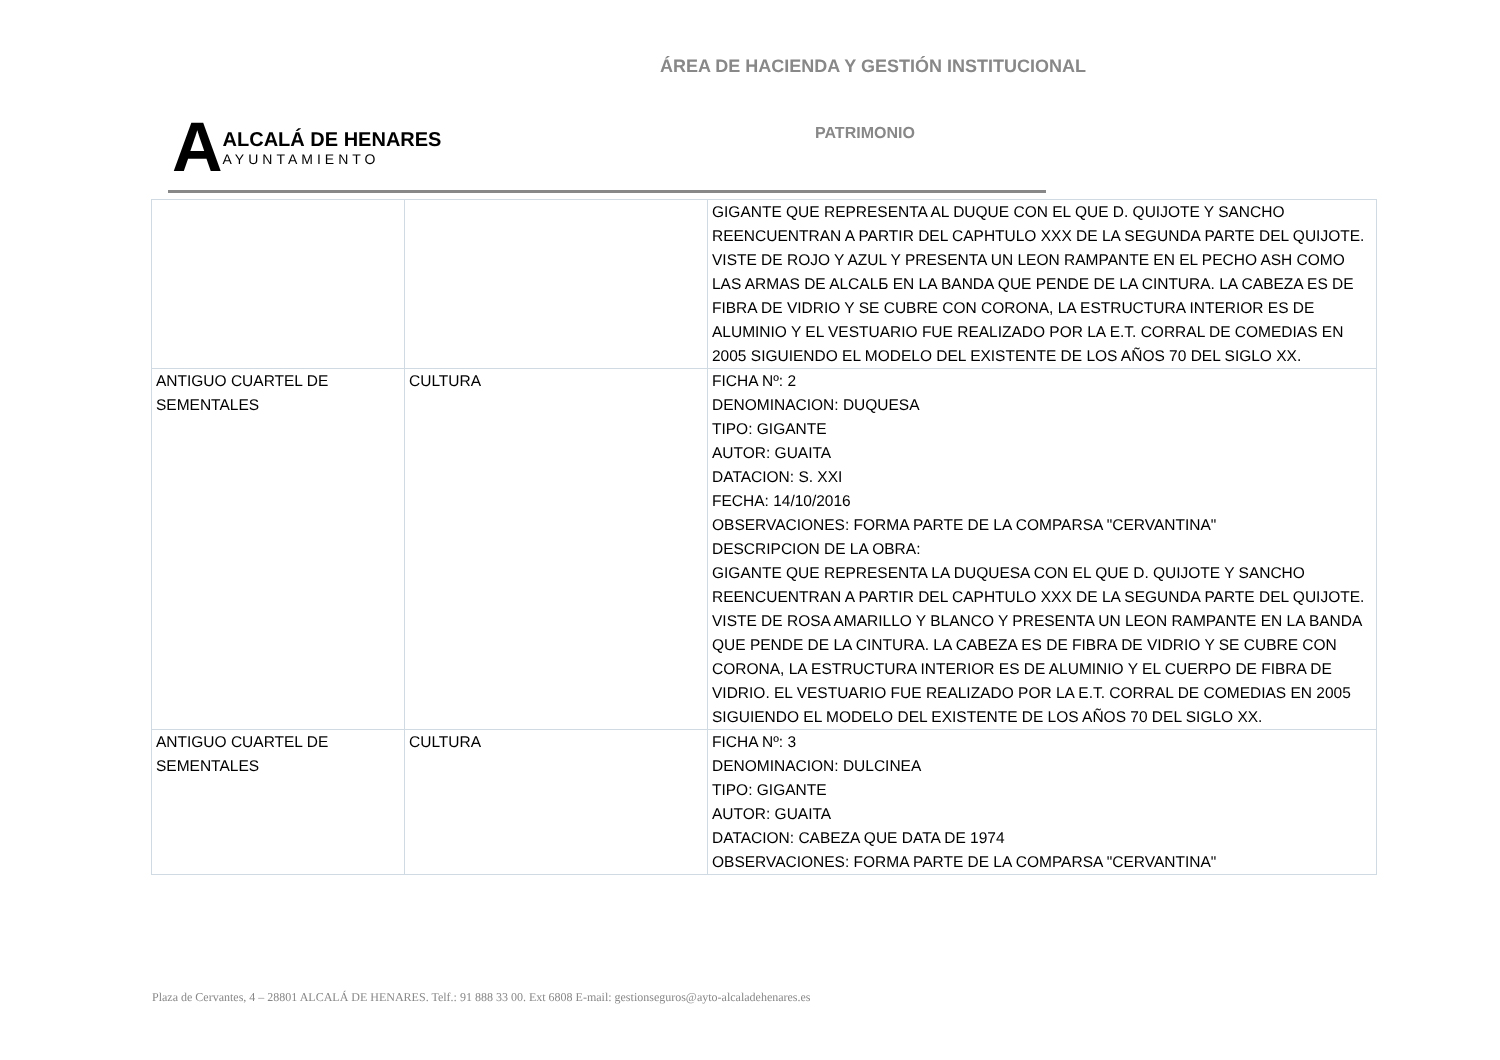ÁREA DE HACIENDA Y GESTIÓN INSTITUCIONAL
A
ALCALÁ DE HENARES
AYUNTAMIENTO
PATRIMONIO
| | | GIGANTE QUE REPRESENTA AL DUQUE CON EL QUE D. QUIJOTE Y SANCHO REENCUENTRAN A PARTIR DEL CAPHTULO XXX DE LA SEGUNDA PARTE DEL QUIJOTE. VISTE DE ROJO Y AZUL Y PRESENTA UN LEON RAMPANTE EN EL PECHO ASH COMO LAS ARMAS DE ALCALБ EN LA BANDA QUE PENDE DE LA CINTURA. LA CABEZA ES DE FIBRA DE VIDRIO Y SE CUBRE CON CORONA, LA ESTRUCTURA INTERIOR ES DE ALUMINIO Y EL VESTUARIO FUE REALIZADO POR LA E.T. CORRAL DE COMEDIAS EN 2005 SIGUIENDO EL MODELO DEL EXISTENTE DE LOS AÑOS 70 DEL SIGLO XX. |
| ANTIGUO CUARTEL DE SEMENTALES | CULTURA | FICHA Nº: 2 DENOMINACION: DUQUESA TIPO: GIGANTE AUTOR: GUAITA DATACION: S. XXI FECHA: 14/10/2016 OBSERVACIONES: FORMA PARTE DE LA COMPARSA "CERVANTINA" DESCRIPCION DE LA OBRA: GIGANTE QUE REPRESENTA LA DUQUESA CON EL QUE D. QUIJOTE Y SANCHO REENCUENTRAN A PARTIR DEL CAPHTULO XXX DE LA SEGUNDA PARTE DEL QUIJOTE. VISTE DE ROSA AMARILLO Y BLANCO Y PRESENTA UN LEON RAMPANTE EN LA BANDA QUE PENDE DE LA CINTURA. LA CABEZA ES DE FIBRA DE VIDRIO Y SE CUBRE CON CORONA, LA ESTRUCTURA INTERIOR ES DE ALUMINIO Y EL CUERPO DE FIBRA DE VIDRIO. EL VESTUARIO FUE REALIZADO POR LA E.T. CORRAL DE COMEDIAS EN 2005 SIGUIENDO EL MODELO DEL EXISTENTE DE LOS AÑOS 70 DEL SIGLO XX. |
| ANTIGUO CUARTEL DE SEMENTALES | CULTURA | FICHA Nº: 3 DENOMINACION: DULCINEA TIPO: GIGANTE AUTOR: GUAITA DATACION: CABEZA QUE DATA DE 1974 OBSERVACIONES: FORMA PARTE DE LA COMPARSA "CERVANTINA" |
Plaza de Cervantes, 4 – 28801 ALCALÁ DE HENARES. Telf.: 91 888 33 00. Ext 6808 E-mail: gestionseguros@ayto-alcaladehenares.es